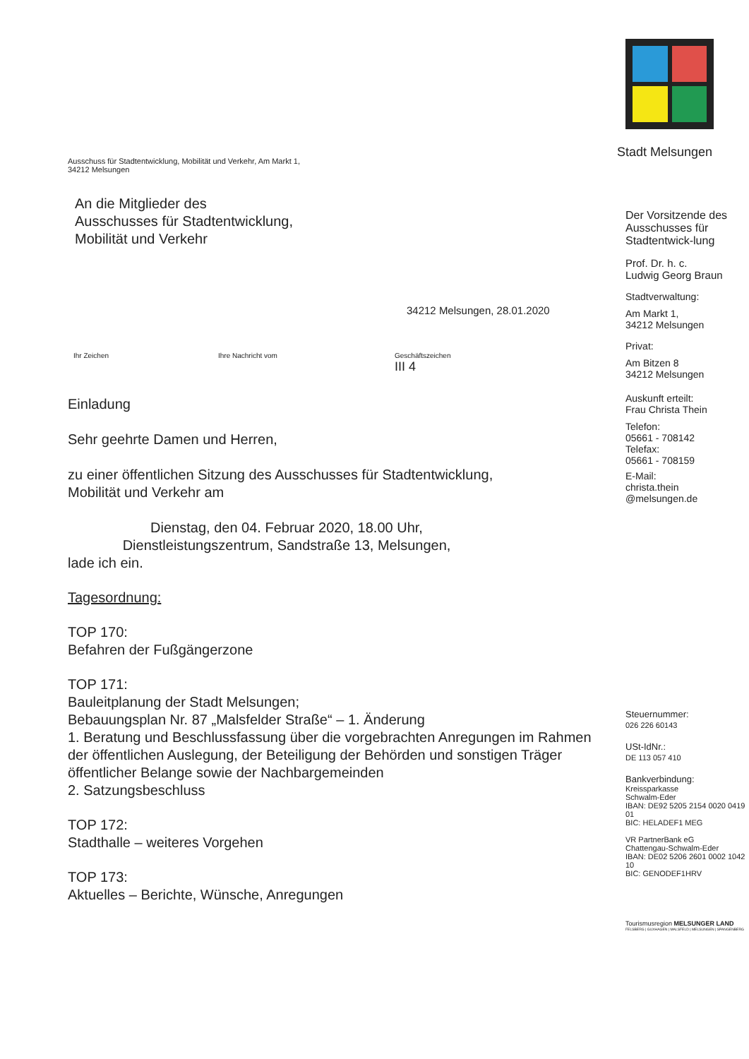Ausschuss für Stadtentwicklung, Mobilität und Verkehr, Am Markt 1,
34212 Melsungen
An die Mitglieder des
Ausschusses für Stadtentwicklung,
Mobilität und Verkehr
34212 Melsungen, 28.01.2020
Ihr Zeichen Ihre Nachricht vom Geschäftszeichen
III 4
Einladung
Sehr geehrte Damen und Herren,
zu einer öffentlichen Sitzung des Ausschusses für Stadtentwicklung,
Mobilität und Verkehr am
Dienstag, den 04. Februar 2020, 18.00 Uhr,
Dienstleistungszentrum, Sandstraße 13, Melsungen,
lade ich ein.
Tagesordnung:
TOP 170:
Befahren der Fußgängerzone
TOP 171:
Bauleitplanung der Stadt Melsungen;
Bebauungsplan Nr. 87 „Malsfelder Straße“ – 1. Änderung
1. Beratung und Beschlussfassung über die vorgebrachten Anregungen im Rahmen der öffentlichen Auslegung, der Beteiligung der Behörden und sonstigen Träger öffentlicher Belange sowie der Nachbargemeinden
2. Satzungsbeschluss
TOP 172:
Stadthalle – weiteres Vorgehen
TOP 173:
Aktuelles – Berichte, Wünsche, Anregungen
Stadt Melsungen
Der Vorsitzende des Ausschusses für Stadtentwick-lung
Prof. Dr. h. c.
Ludwig Georg Braun
Stadtverwaltung:
Am Markt 1,
34212 Melsungen
Privat:
Am Bitzen 8
34212 Melsungen
Auskunft erteilt:
Frau Christa Thein
Telefon:
05661 - 708142
Telefax:
05661 - 708159
E-Mail:
christa.thein
@melsungen.de
Steuernummer:
026 226 60143
USt-IdNr.:
DE 113 057 410
Bankverbindung:
Kreissparkasse
Schwalm-Eder
IBAN: DE92 5205 2154 0020 0419 01
BIC: HELADEF1 MEG
VR PartnerBank eG
Chattengau-Schwalm-Eder
IBAN: DE02 5206 2601 0002 1042 10
BIC: GENODEF1HRV
Tourismusregion MELSUNGER LAND
FELSBERG | GUXHAGEN | MALSFELD | MELSUNGEN | SPANGENBERG